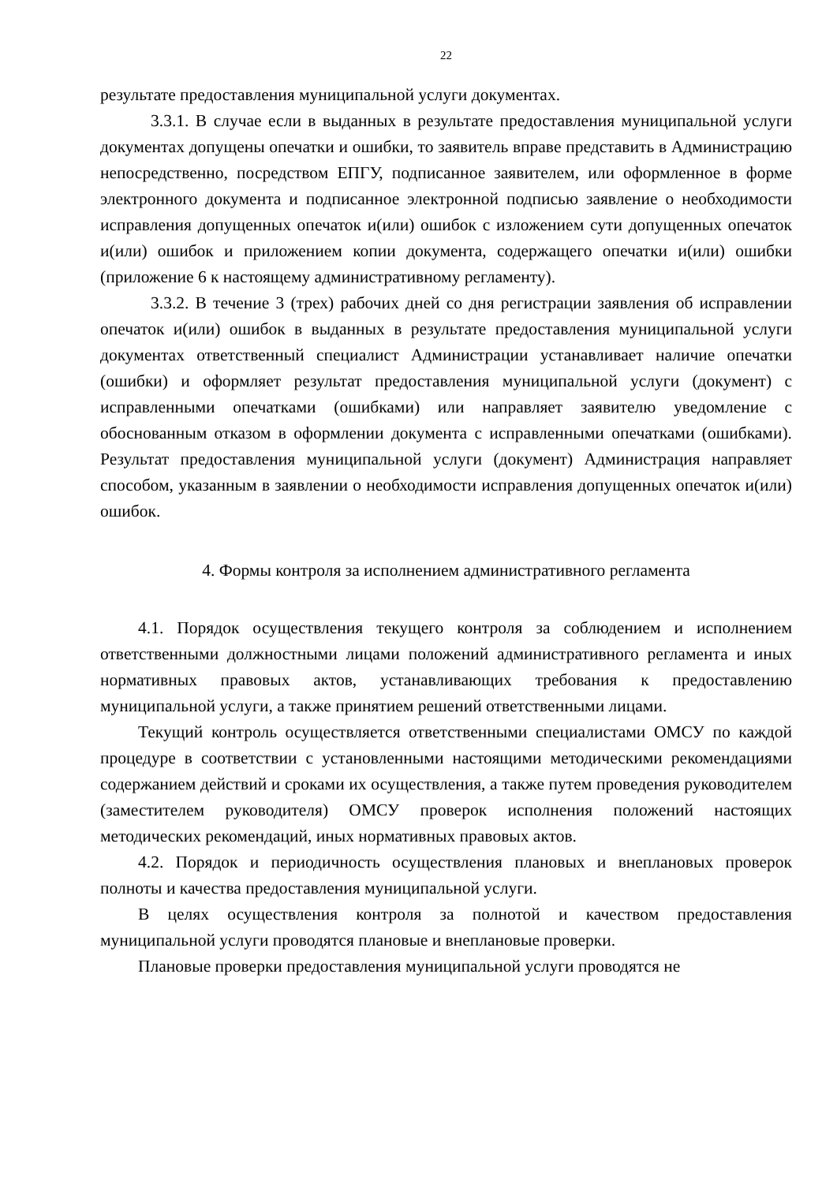22
результате предоставления муниципальной услуги документах.
3.3.1. В случае если в выданных в результате предоставления муниципальной услуги документах допущены опечатки и ошибки, то заявитель вправе представить в Администрацию непосредственно, посредством ЕПГУ, подписанное заявителем, или оформленное в форме электронного документа и подписанное электронной подписью заявление о необходимости исправления допущенных опечаток и(или) ошибок с изложением сути допущенных опечаток и(или) ошибок и приложением копии документа, содержащего опечатки и(или) ошибки (приложение 6 к настоящему административному регламенту).
3.3.2. В течение 3 (трех) рабочих дней со дня регистрации заявления об исправлении опечаток и(или) ошибок в выданных в результате предоставления муниципальной услуги документах ответственный специалист Администрации устанавливает наличие опечатки (ошибки) и оформляет результат предоставления муниципальной услуги (документ) с исправленными опечатками (ошибками) или направляет заявителю уведомление с обоснованным отказом в оформлении документа с исправленными опечатками (ошибками). Результат предоставления муниципальной услуги (документ) Администрация направляет способом, указанным в заявлении о необходимости исправления допущенных опечаток и(или) ошибок.
4. Формы контроля за исполнением административного регламента
4.1. Порядок осуществления текущего контроля за соблюдением и исполнением ответственными должностными лицами положений административного регламента и иных нормативных правовых актов, устанавливающих требования к предоставлению муниципальной услуги, а также принятием решений ответственными лицами.
Текущий контроль осуществляется ответственными специалистами ОМСУ по каждой процедуре в соответствии с установленными настоящими методическими рекомендациями содержанием действий и сроками их осуществления, а также путем проведения руководителем (заместителем руководителя) ОМСУ проверок исполнения положений настоящих методических рекомендаций, иных нормативных правовых актов.
4.2. Порядок и периодичность осуществления плановых и внеплановых проверок полноты и качества предоставления муниципальной услуги.
В целях осуществления контроля за полнотой и качеством предоставления муниципальной услуги проводятся плановые и внеплановые проверки.
Плановые проверки предоставления муниципальной услуги проводятся не